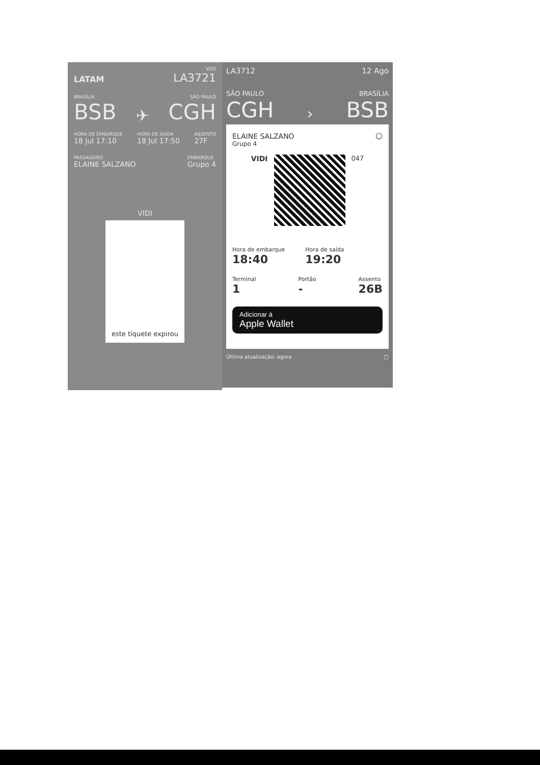LATAM
VOO
LA3721
BRASÍLIA SÃO PAULO
BSB ✈ CGH
HORA DE EMBARQUE
18 Jul 17:10 HORA DE SAÍDA
18 Jul 17:50 ASSENTO
27F
PASSAGEIRO
ELAINE SALZANO EMBARQUE
Grupo 4
VIDI
este tíquete expirou
LA3712 12 Ago
SÃO PAULO BRASÍLIA
CGH › BSB
ELAINE SALZANO ○
Grupo 4
VIDI 047
Hora de embarque
18:40
Hora de saída
19:20
Terminal
1
Portão
-
Assento
26B
Adicionar à
Apple Wallet
Última atualização: agora □